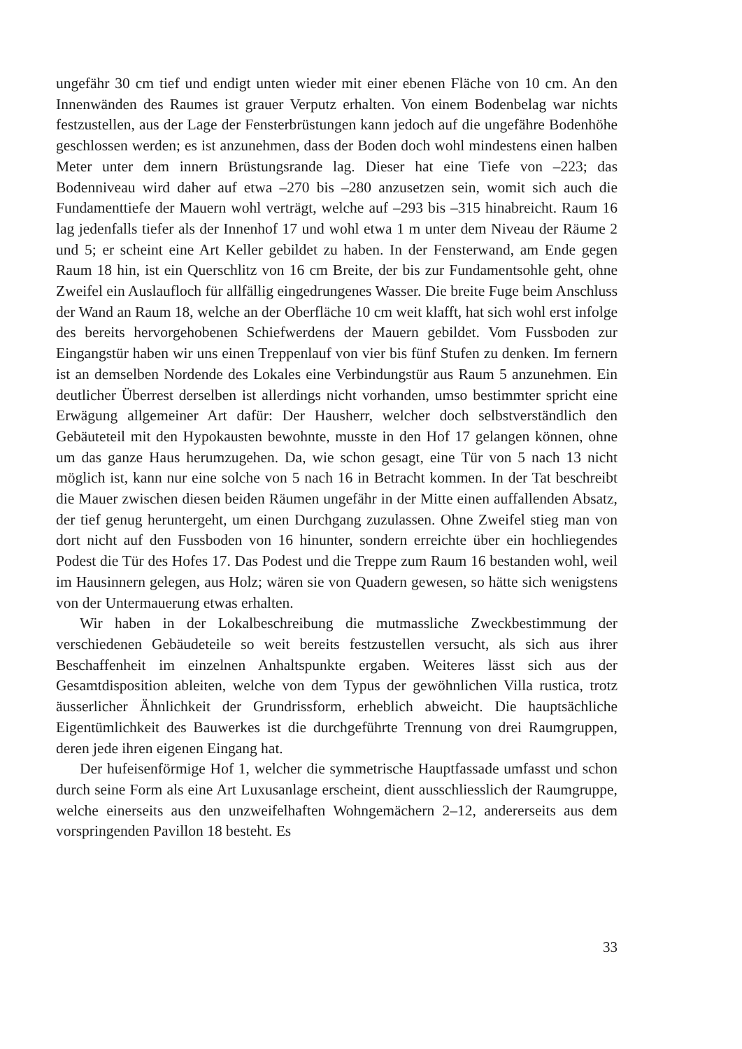ungefähr 30 cm tief und endigt unten wieder mit einer ebenen Fläche von 10 cm. An den Innenwänden des Raumes ist grauer Verputz erhalten. Von einem Bodenbelag war nichts festzustellen, aus der Lage der Fensterbrüstungen kann jedoch auf die ungefähre Bodenhöhe geschlossen werden; es ist anzunehmen, dass der Boden doch wohl mindestens einen halben Meter unter dem innern Brüstungsrande lag. Dieser hat eine Tiefe von –223; das Bodenniveau wird daher auf etwa –270 bis –280 anzusetzen sein, womit sich auch die Fundamenttiefe der Mauern wohl verträgt, welche auf –293 bis –315 hinabreicht. Raum 16 lag jedenfalls tiefer als der Innenhof 17 und wohl etwa 1 m unter dem Niveau der Räume 2 und 5; er scheint eine Art Keller gebildet zu haben. In der Fensterwand, am Ende gegen Raum 18 hin, ist ein Querschlitz von 16 cm Breite, der bis zur Fundamentsohle geht, ohne Zweifel ein Auslaufloch für allfällig eingedrungenes Wasser. Die breite Fuge beim Anschluss der Wand an Raum 18, welche an der Oberfläche 10 cm weit klafft, hat sich wohl erst infolge des bereits hervorgehobenen Schiefwerdens der Mauern gebildet. Vom Fussboden zur Eingangstür haben wir uns einen Treppenlauf von vier bis fünf Stufen zu denken. Im fernern ist an demselben Nordende des Lokales eine Verbindungstür aus Raum 5 anzunehmen. Ein deutlicher Überrest derselben ist allerdings nicht vorhanden, umso bestimmter spricht eine Erwägung allgemeiner Art dafür: Der Hausherr, welcher doch selbstverständlich den Gebäuteteil mit den Hypokausten bewohnte, musste in den Hof 17 gelangen können, ohne um das ganze Haus herumzugehen. Da, wie schon gesagt, eine Tür von 5 nach 13 nicht möglich ist, kann nur eine solche von 5 nach 16 in Betracht kommen. In der Tat beschreibt die Mauer zwischen diesen beiden Räumen ungefähr in der Mitte einen auffallenden Absatz, der tief genug heruntergeht, um einen Durchgang zuzulassen. Ohne Zweifel stieg man von dort nicht auf den Fussboden von 16 hinunter, sondern erreichte über ein hochliegendes Podest die Tür des Hofes 17. Das Podest und die Treppe zum Raum 16 bestanden wohl, weil im Hausinnern gelegen, aus Holz; wären sie von Quadern gewesen, so hätte sich wenigstens von der Untermauerung etwas erhalten.
Wir haben in der Lokalbeschreibung die mutmassliche Zweckbestimmung der verschiedenen Gebäudeteile so weit bereits festzustellen versucht, als sich aus ihrer Beschaffenheit im einzelnen Anhaltspunkte ergaben. Weiteres lässt sich aus der Gesamtdisposition ableiten, welche von dem Typus der gewöhnlichen Villa rustica, trotz äusserlicher Ähnlichkeit der Grundrissform, erheblich abweicht. Die hauptsächliche Eigentümlichkeit des Bauwerkes ist die durchgeführte Trennung von drei Raumgruppen, deren jede ihren eigenen Eingang hat.
Der hufeisenförmige Hof 1, welcher die symmetrische Hauptfassade umfasst und schon durch seine Form als eine Art Luxusanlage erscheint, dient ausschliesslich der Raumgruppe, welche einerseits aus den unzweifelhaften Wohngemächern 2–12, andererseits aus dem vorspringenden Pavillon 18 besteht. Es
33